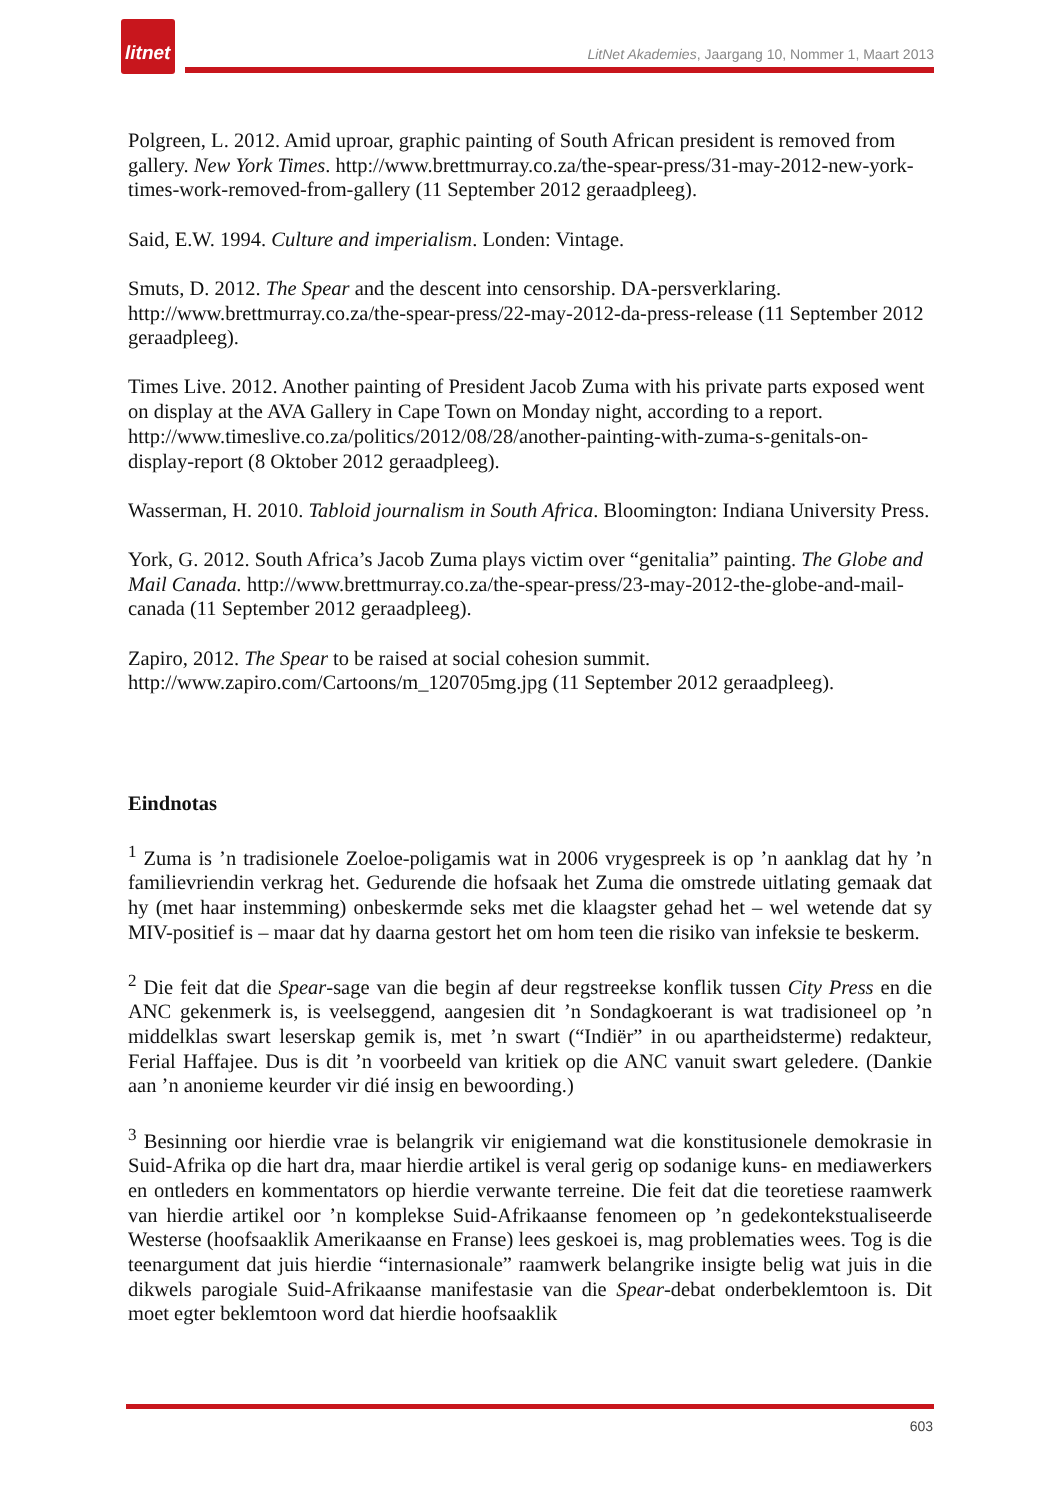litnet
LitNet Akademies, Jaargang 10, Nommer 1, Maart 2013
Polgreen, L. 2012. Amid uproar, graphic painting of South African president is removed from gallery. New York Times. http://www.brettmurray.co.za/the-spear-press/31-may-2012-new-york-times-work-removed-from-gallery (11 September 2012 geraadpleeg).
Said, E.W. 1994. Culture and imperialism. Londen: Vintage.
Smuts, D. 2012. The Spear and the descent into censorship. DA-persverklaring. http://www.brettmurray.co.za/the-spear-press/22-may-2012-da-press-release (11 September 2012 geraadpleeg).
Times Live. 2012. Another painting of President Jacob Zuma with his private parts exposed went on display at the AVA Gallery in Cape Town on Monday night, according to a report. http://www.timeslive.co.za/politics/2012/08/28/another-painting-with-zuma-s-genitals-on-display-report (8 Oktober 2012 geraadpleeg).
Wasserman, H. 2010. Tabloid journalism in South Africa. Bloomington: Indiana University Press.
York, G. 2012. South Africa’s Jacob Zuma plays victim over “genitalia” painting. The Globe and Mail Canada. http://www.brettmurray.co.za/the-spear-press/23-may-2012-the-globe-and-mail-canada (11 September 2012 geraadpleeg).
Zapiro, 2012. The Spear to be raised at social cohesion summit. http://www.zapiro.com/Cartoons/m_120705mg.jpg (11 September 2012 geraadpleeg).
Eindnotas
<sup>1</sup> Zuma is ’n tradisionele Zoeloe-poligamis wat in 2006 vrygespreek is op ’n aanklag dat hy ’n familievriendin verkrag het. Gedurende die hofsaak het Zuma die omstrede uitlating gemaak dat hy (met haar instemming) onbeskermde seks met die klaagster gehad het – wel wetende dat sy MIV-positief is – maar dat hy daarna gestort het om hom teen die risiko van infeksie te beskerm.
<sup>2</sup> Die feit dat die Spear-sage van die begin af deur regstreekse konflik tussen City Press en die ANC gekenmerk is, is veelseggend, aangesien dit ’n Sondagkoerant is wat tradisioneel op ’n middelklas swart leserskap gemik is, met ’n swart (“Indiër” in ou apartheidsterme) redakteur, Ferial Haffajee. Dus is dit ’n voorbeeld van kritiek op die ANC vanuit swart geledere. (Dankie aan ’n anonieme keurder vir dié insig en bewoording.)
<sup>3</sup> Besinning oor hierdie vrae is belangrik vir enigiemand wat die konstitusionele demokrasie in Suid-Afrika op die hart dra, maar hierdie artikel is veral gerig op sodanige kuns- en mediawerkers en ontleders en kommentators op hierdie verwante terreine. Die feit dat die teoretiese raamwerk van hierdie artikel oor ’n komplekse Suid-Afrikaanse fenomeen op ’n gedekontekstualiseerde Westerse (hoofsaaklik Amerikaanse en Franse) lees geskoei is, mag problematies wees. Tog is die teenargument dat juis hierdie “internasionale” raamwerk belangrike insigte belig wat juis in die dikwels parogiale Suid-Afrikaanse manifestasie van die Spear-debat onderbeklemtoon is. Dit moet egter beklemtoon word dat hierdie hoofsaaklik
603